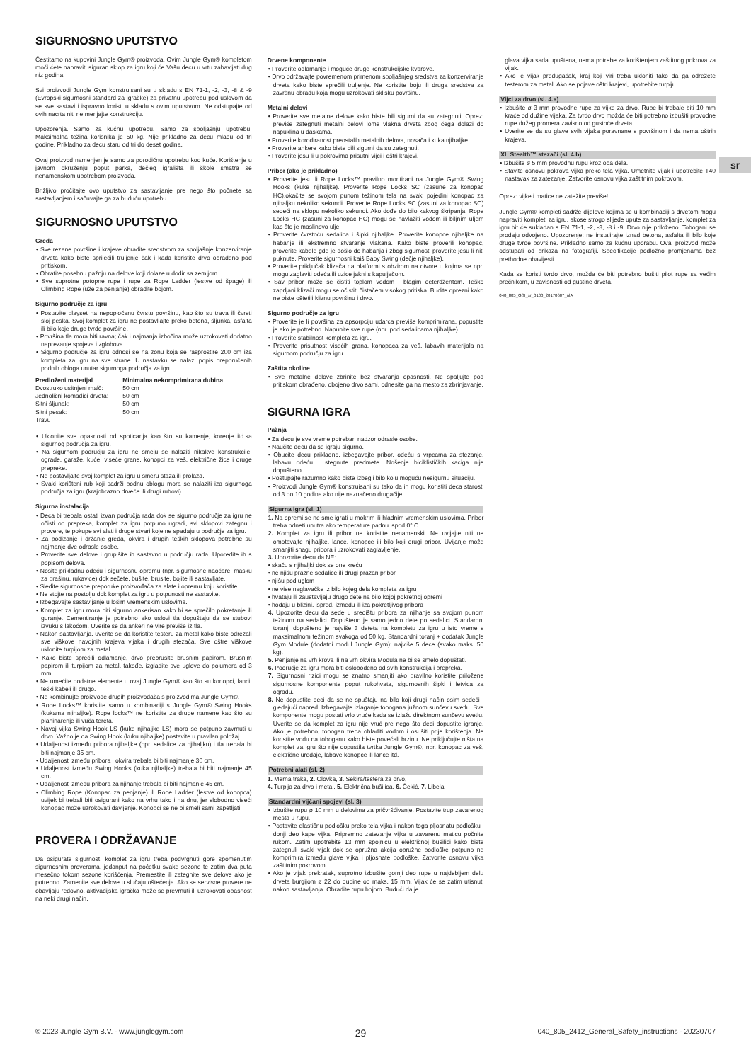sr
SIGURNOSNO UPUTSTVO
Čestitamo na kupovini Jungle Gym® proizvoda. Ovim Jungle Gym® kompletom moći ćete napraviti siguran sklop za igru koji će Vašu decu u vrtu zabavljati dug niz godina.
Svi proizvodi Jungle Gym konstruisani su u skladu s EN 71-1, -2, -3, -8 & -9 (Evropski sigurnosni standard za igračke) za privatnu upotrebu pod uslovom da se sve sastavi i ispravno koristi u skladu s ovim uputstvom. Ne odstupajte od ovih nacrta niti ne menjajte konstrukciju.
Upozorenja. Samo za kućnu upotrebu. Samo za spoljašnju upotrebu. Maksimalna težina korisnika je 50 kg. Nije prikladno za decu mlađu od tri godine. Prikladno za decu staru od tri do deset godina.
Ovaj proizvod namenjen je samo za porodičnu upotrebu kod kuće. Korištenje u javnom okruženju poput parka, dečjeg igrališta ili škole smatra se nenamenskom upotrebom proizvoda.
Brižljivo pročitajte ovo uputstvo za sastavljanje pre nego što počnete sa sastavljanjem i sačuvajte ga za buduću upotrebu.
SIGURNOSNO UPUTSTVO
Greda
• Sve rezane površine i krajeve obradite sredstvom za spoljašnje konzerviranje drveta kako biste spriječili truljenje čak i kada koristite drvo obrađeno pod pritiskom.
• Obratite posebnu pažnju na delove koji dolaze u dodir sa zemljom.
• Sve suprotne potopne rupe i rupe za Rope Ladder (lestve od špage) ili Climbing Rope (uže za penjanje) obradite bojom.
Sigurno područje za igru
• Postavite playset na nepopločanu čvrstu površinu, kao što su trava ili čvrsti sloj peska. Svoj komplet za igru ne postavljajte preko betona, šljunka, asfalta ili bilo koje druge tvrde površine.
• Površina tla mora biti ravna; čak i najmanja izbočina može uzrokovati dodatno naprezanje spojeva i zglobova.
• Sigurno područje za igru odnosi se na zonu koja se rasprostire 200 cm iza kompleta za igru na sve strane. U nastavku se nalazi popis preporučenih podnih obloga unutar sigurnoga područja za igru.
| Predloženi materijal | Minimalna nekomprimirana dubina |
| --- | --- |
| Dvostruko usitnjeni malč: | 50 cm |
| Jednolični komadići drveta: | 50 cm |
| Sitni šljunak: | 50 cm |
| Sitni pesak: | 50 cm |
| Travu | |
• Uklonite sve opasnosti od spoticanja kao što su kamenje, korenje itd.sa sigurnog područja za igru.
• Na sigurnom području za igru ne smeju se nalaziti nikakve konstrukcije, ograde, garaže, kuće, viseće grane, konopci za veš, električne žice i druge prepreke.
• Ne postavljajte svoj komplet za igru u smeru staza ili prolaza.
• Svaki korišteni rub koji sadrži podnu oblogu mora se nalaziti iza sigurnoga područja za igru (krajobrazno drveće ili drugi rubovi).
Sigurna instalacija
• Deca bi trebala ostati izvan područja rada dok se sigurno područje za igru ne očisti od prepreka, komplet za igru potpuno ugradi, svi sklopovi zategnu i provere, te pokupe svi alati i druge stvari koje ne spadaju u područje za igru.
• Za podizanje i držanje greda, okvira i drugih teških sklopova potrebne su najmanje dve odrasle osobe.
• Proverite sve delove i grupišite ih sastavno u području rada. Uporedite ih s popisom delova.
• Nosite prikladnu odeću i sigurnosnu opremu (npr. sigurnosne naočare, masku za prašinu, rukavice) dok sečete, bušite, brusite, bojite ili sastavljate.
• Sledite sigurnosne preporuke proizvođača za alate i opremu koju koristite.
• Ne stojte na postolju dok komplet za igru u potpunosti ne sastavite.
• Izbegavajte sastavljanje u lošim vremenskim uslovima.
• Komplet za igru mora biti sigurno ankerisan kako bi se sprečilo pokretanje ili guranje. Cementiranje je potrebno ako uslovi tla dopuštaju da se stubovi izvuku s lakoćom. Uverite se da ankeri ne vire previše iz tla.
• Nakon sastavljanja, uverite se da koristite testeru za metal kako biste odrezali sve viškove navojnih krajeva vijaka i drugih stezača. Sve oštre viškove uklonite turpijom za metal.
• Kako biste sprečili odlamanje, drvo prebrusite brusnim papirom. Brusnim papirom ili turpijom za metal, takođe, izgladite sve uglove do polumera od 3 mm.
• Ne umećite dodatne elemente u ovaj Jungle Gym® kao što su konopci, lanci, teški kabeli ili drugo.
• Ne kombinujte proizvode drugih proizvođača s proizvodima Jungle Gym®.
• Rope Locks™ koristite samo u kombinaciji s Jungle Gym® Swing Hooks (kukama njihaljke). Rope locks™ ne koristite za druge namene kao što su planinarenje ili vuča tereta.
• Navoj vijka Swing Hook LS (kuke njihaljke LS) mora se potpuno zavrnuti u drvo. Važno je da Swing Hook (kuku njihaljke) postavite u pravilan položaj.
• Udaljenost između pribora njihaljke (npr. sedalice za njihaljku) i tla trebala bi biti najmanje 35 cm.
• Udaljenost između pribora i okvira trebala bi biti najmanje 30 cm.
• Udaljenost između Swing Hooks (kuka njihaljke) trebala bi biti najmanje 45 cm.
• Udaljenost između pribora za njihanje trebala bi biti najmanje 45 cm.
• Climbing Rope (Konopac za penjanje) ili Rope Ladder (lestve od konopca) uvijek bi trebali biti osigurani kako na vrhu tako i na dnu, jer slobodno viseći konopac može uzrokovati davljenje. Konopci se ne bi smeli sami zapetljati.
PROVERA I ODRŽAVANJE
Da osigurate sigurnost, komplet za igru treba podvrgnuti gore spomenutim sigurnosnim proverama, jedanput na početku svake sezone te zatim dva puta mesečno tokom sezone korišćenja. Premestite ili zategnite sve delove ako je potrebno. Zamenite sve delove u slučaju oštećenja. Ako se servisne provere ne obavljaju redovno, aktivacijska igračka može se prevrnuti ili uzrokovati opasnost na neki drugi način.
Drvene komponente
• Proverite odlamanje i moguće druge konstrukcijske kvarove.
• Drvo održavajte povremenom primenom spoljašnjeg sredstva za konzerviranje drveta kako biste sprečili truljenje. Ne koristite boju ili druga sredstva za završnu obradu koja mogu uzrokovati sklisku površinu.
Metalni delovi
• Proverite sve metalne delove kako biste bili sigurni da su zategnuti. Oprez: previše zategnuti metalni delovi lome vlakna drveta zbog čega dolazi do napuklina u daskama.
• Proverite korodiranost preostalih metalnih delova, nosača i kuka njihaljke.
• Proverite ankere kako biste bili sigurni da su zategnuti.
• Proverite jesu li u pokrovima prisutni vijci i oštri krajevi.
Pribor (ako je prikladno)
• Proverite jesu li Rope Locks™ pravilno montirani na Jungle Gym® Swing Hooks (kuke njihaljke). Proverite Rope Locks SC (zasune za konopac HC),okačite se svojom punom težinom tela na svaki pojedini konopac za njihaljku nekoliko sekundi. Proverite Rope Locks SC (zasuni za konopac SC) sedeći na sklopu nekoliko sekundi. Ako dođe do bilo kakvog škripanja, Rope Locks HC (zasuni za konopac HC) mogu se navlažiti vodom ili biljnim uljem kao što je maslinovo ulje.
• Proverite čvrstoću sedalica i šipki njihaljke. Proverite konopce njihaljke na habanje ili ekstremno stvaranje vlakana. Kako biste proverili konopac, proverite kabele gde je došlo do habanja i zbog sigurnosti proverite jesu li niti puknute. Proverite sigurnosni kaiš Baby Swing (dečje njihaljke).
• Proverite priključak klizača na platformi s obzirom na otvore u kojima se npr. mogu zaglaviti odeća ili uzice jakni s kapuljačom.
• Sav pribor može se čistiti toplom vodom i blagim deterdžentom. Teško zaprljani klizači mogu se očistiti čistačem visokog pritiska. Budite oprezni kako ne biste oštetili kliznu površinu i drvo.
Sigurno područje za igru
• Proverite je li površina za apsorpciju udarca previše komprimirana, popustite je ako je potrebno. Napunite sve rupe (npr. pod sedalicama njihaljke).
• Proverite stabilnost kompleta za igru.
• Proverite prisutnost visećih grana, konopaca za veš, labavih materijala na sigurnom području za igru.
Zaštita okoline
• Sve metalne delove zbrinite bez stvaranja opasnosti. Ne spaljujte pod pritiskom obrađeno, obojeno drvo sami, odnesite ga na mesto za zbrinjavanje.
SIGURNA IGRA
Pažnja
• Za decu je sve vreme potreban nadzor odrasle osobe.
• Naučite decu da se igraju sigurno.
• Obucite decu prikladno, izbegavajte pribor, odeću s vrpcama za stezanje, labavu odeću i stegnute predmete. Nošenje biciklističkih kaciga nije dopušteno.
• Postupajte razumno kako biste izbegli bilo koju moguću nesigurnu situaciju.
• Proizvodi Jungle Gym® konstruisani su tako da ih mogu koristiti deca starosti od 3 do 10 godina ako nije naznačeno drugačije.
Sigurna igra (sl. 1)
1. Na opremi se ne sme igrati u mokrim ili hladnim vremenskim uslovima. Pribor treba odneti unutra ako temperature padnu ispod 0° C.
2. Komplet za igru ili pribor ne koristite nenamenski. Ne uvijajte niti ne omotavajte njihaljke, lance, konopce ili bilo koji drugi pribor. Uvijanje može smanjiti snagu pribora i uzrokovati zaglavljenje.
3. Upozorite decu da NE:
• skaču s njihaljki dok se one kreću
• ne njišu prazne sedalice ili drugi prazan pribor
• njišu pod uglom
• ne vise naglavačke iz bilo kojeg dela kompleta za igru
• hvataju ili zaustavljaju drugo dete na bilo kojoj pokretnoj opremi
• hodaju u blizini, ispred, između ili iza pokretljivog pribora
4. Upozorite decu da sede u središtu pribora za njihanje sa svojom punom težinom na sedalici. Dopušteno je samo jedno dete po sedalici. Standardni toranj: dopušteno je najviše 3 deteta na kompletu za igru u isto vreme s maksimalnom težinom svakoga od 50 kg. Standardni toranj + dodatak Jungle Gym Module (dodatni modul Jungle Gym): najviše 5 dece (svako maks. 50 kg).
5. Penjanje na vrh krova ili na vrh okvira Modula ne bi se smelo dopuštati.
6. Područje za igru mora biti oslobođeno od svih konstrukcija i prepreka.
7. Sigurnosni rizici mogu se znatno smanjiti ako pravilno koristite priložene sigurnosne komponente poput rukohvata, sigurnosnih šipki i letvica za ogradu.
8. Ne dopustite deci da se ne spuštaju na bilo koji drugi način osim sedeći i gledajući napred. Izbegavajte izlaganje tobogana južnom sunčevu svetlu. Sve komponente mogu postati vrlo vruće kada se izlažu direktnom sunčevu svetlu. Uverite se da komplet za igru nije vruć pre nego što deci dopustite igranje. Ako je potrebno, tobogan treba ohladiti vodom i osušiti prije korištenja. Ne koristite vodu na toboganu kako biste povećali brzinu. Ne priključujte ništa na komplet za igru što nije dopustila tvrtka Jungle Gym®, npr. konopac za veš, električne uređaje, labave konopce ili lance itd.
Potrebni alati (sl. 2)
1. Merna traka, 2. Olovka, 3. Sekira/testera za drvo,
4. Turpija za drvo i metal, 5. Električna bušilica, 6. Čekić, 7. Libela
Standardni vijčani spojevi (sl. 3)
• Izbušite rupu ø 10 mm u delovima za pričvršćivanje. Postavite trup zavarenog mesta u rupu.
• Postavite elastičnu podlošku preko tela vijka i nakon toga pljosnatu podlošku i donji deo kape vijka. Pripremno zatezanje vijka u zavarenu maticu počnite rukom. Zatim upotrebite 13 mm spojnicu u električnoj bušilici kako biste zategnuli svaki vijak dok se opružna akcija opružne podloške potpuno ne komprimira između glave vijka i pljosnate podloške. Zatvorite osnovu vijka zaštitnim pokrovom.
• Ako je vijak prekratak, suprotno izbušite gornji deo rupe u najdebljem delu drveta burgijom ø 22 do dubine od maks. 15 mm. Vijak će se zatim utisnuti nakon sastavljanja. Obradite rupu bojom. Budući da je
glava vijka sada upuštena, nema potrebe za korištenjem zaštitnog pokrova za vijak.
• Ako je vijak predugačak, kraj koji viri treba ukloniti tako da ga odrežete testerom za metal. Ako se pojave oštri krajevi, upotrebite turpiju.
Vijci za drvo (sl. 4.a)
• Izbušite ø 3 mm provodne rupe za vijke za drvo. Rupe bi trebale biti 10 mm kraće od dužine vijaka. Za tvrdo drvo možda će biti potrebno izbušiti provodne rupe dužeg promera zavisno od gustoće drveta.
• Uverite se da su glave svih vijaka poravnane s površinom i da nema oštrih krajeva.
XL Stealth™ stezači (sl. 4.b)
• Izbušite ø 5 mm provodnu rupu kroz oba dela.
• Stavite osnovu pokrova vijka preko tela vijka. Umetnite vijak i upotrebite T40 nastavak za zatezanje. Zatvorite osnovu vijka zaštitnim pokrovom.
Oprez: vijke i matice ne zatežite previše!
Jungle Gym® kompleti sadrže dijelove kojima se u kombinaciji s drvetom mogu napraviti kompleti za igru, akose strogo slijede upute za sastavljanje, komplet za igru bit će sukladan s EN 71-1, -2, -3, -8 i -9. Drvo nije priloženo. Tobogani se prodaju odvojeno. Upozorenje: ne instalirajte iznad betona, asfalta ili bilo koje druge tvrde površine. Prikladno samo za kućnu uporabu. Ovaj proizvod može odstupati od prikaza na fotografiji. Specifikacije podložno promjenama bez prethodne obavijesti
Kada se koristi tvrdo drvo, možda će biti potrebno bušiti pilot rupe sa većim prečnikom, u zavisnosti od gustine drveta.
040_805_GSI_sr_0100_20170607_nlA
© 2023 Jungle Gym B.V. - www.junglegym.com 29 040_805_2412_General_Safety_instructions - 20230707